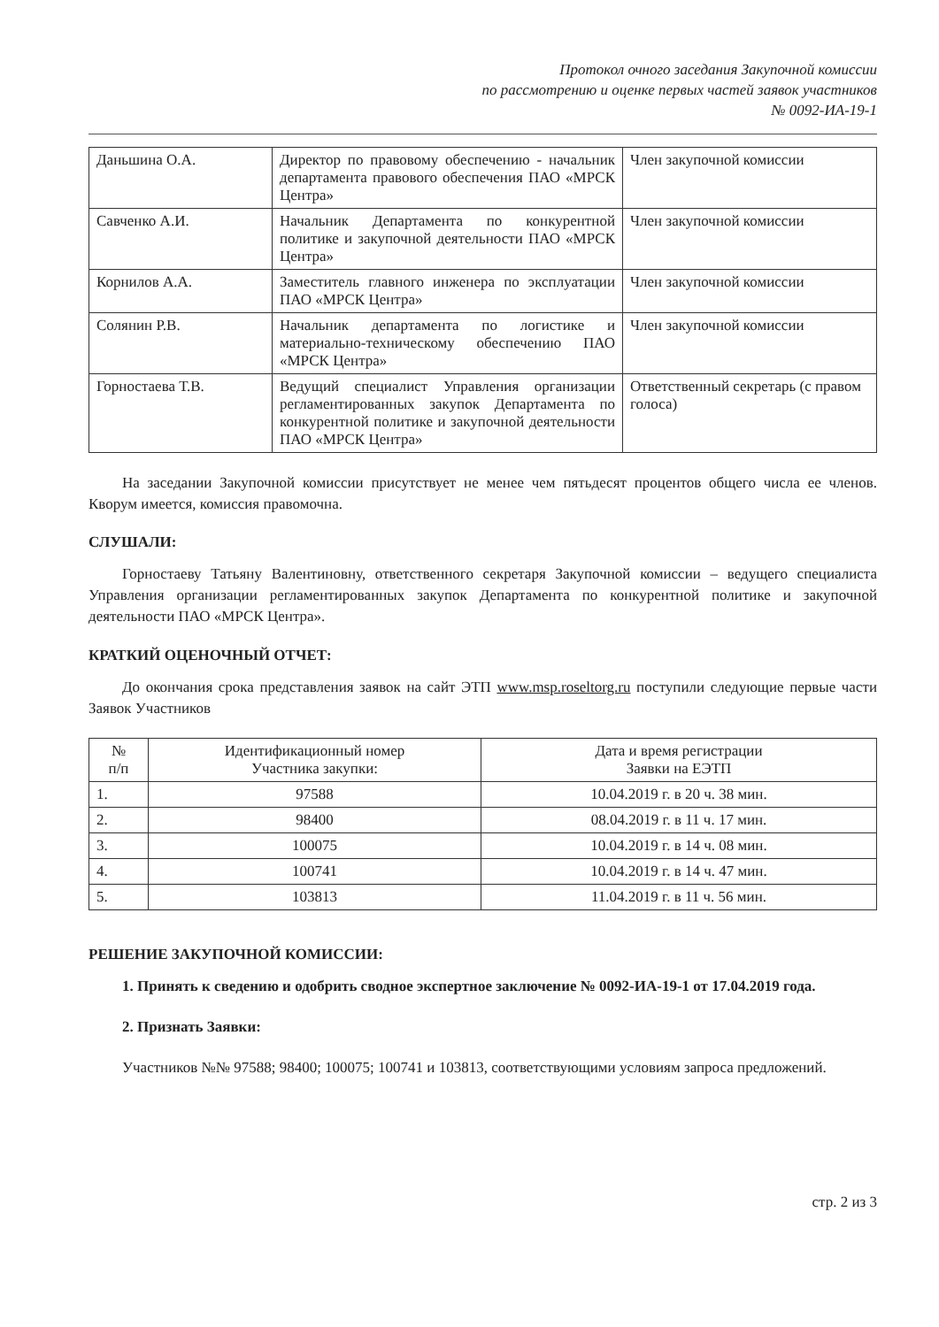Протокол очного заседания Закупочной комиссии
по рассмотрению и оценке первых частей заявок участников
№ 0092-ИА-19-1
| Даньшина О.А. | Директор по правовому обеспечению - начальник департамента правового обеспечения ПАО «МРСК Центра» | Член закупочной комиссии |
| Савченко А.И. | Начальник Департамента по конкурентной политике и закупочной деятельности ПАО «МРСК Центра» | Член закупочной комиссии |
| Корнилов А.А. | Заместитель главного инженера по эксплуатации ПАО «МРСК Центра» | Член закупочной комиссии |
| Солянин Р.В. | Начальник департамента по логистике и материально-техническому обеспечению ПАО «МРСК Центра» | Член закупочной комиссии |
| Горностаева Т.В. | Ведущий специалист Управления организации регламентированных закупок Департамента по конкурентной политике и закупочной деятельности ПАО «МРСК Центра» | Ответственный секретарь (с правом голоса) |
На заседании Закупочной комиссии присутствует не менее чем пятьдесят процентов общего числа ее членов. Кворум имеется, комиссия правомочна.
СЛУШАЛИ:
Горностаеву Татьяну Валентиновну, ответственного секретаря Закупочной комиссии – ведущего специалиста Управления организации регламентированных закупок Департамента по конкурентной политике и закупочной деятельности ПАО «МРСК Центра».
КРАТКИЙ ОЦЕНОЧНЫЙ ОТЧЕТ:
До окончания срока представления заявок на сайт ЭТП www.msp.roseltorg.ru поступили следующие первые части Заявок Участников
| № п/п | Идентификационный номер Участника закупки: | Дата и время регистрации Заявки на ЕЭТП |
| --- | --- | --- |
| 1. | 97588 | 10.04.2019 г. в 20 ч. 38 мин. |
| 2. | 98400 | 08.04.2019 г. в 11 ч. 17 мин. |
| 3. | 100075 | 10.04.2019 г. в 14 ч. 08 мин. |
| 4. | 100741 | 10.04.2019 г. в 14 ч. 47 мин. |
| 5. | 103813 | 11.04.2019 г. в 11 ч. 56 мин. |
РЕШЕНИЕ ЗАКУПОЧНОЙ КОМИССИИ:
1. Принять к сведению и одобрить сводное экспертное заключение № 0092-ИА-19-1 от 17.04.2019 года.
2. Признать Заявки:
Участников №№ 97588; 98400; 100075; 100741 и 103813, соответствующими условиям запроса предложений.
стр. 2 из 3